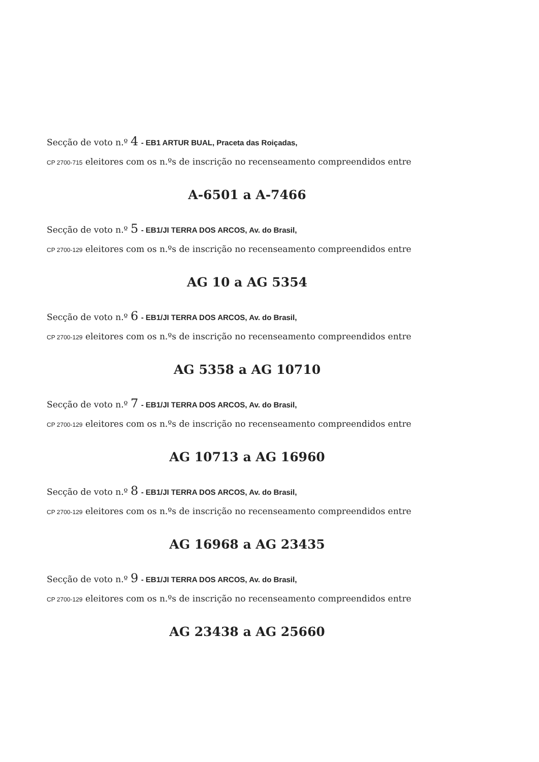Secção de voto n.º 4 - EB1 ARTUR BUAL, Praceta das Roiçadas,
CP 2700-715 eleitores com os n.ºs de inscrição no recenseamento compreendidos entre
A-6501 a A-7466
Secção de voto n.º 5 - EB1/JI TERRA DOS ARCOS, Av. do Brasil,
CP 2700-129 eleitores com os n.ºs de inscrição no recenseamento compreendidos entre
AG 10 a AG 5354
Secção de voto n.º 6 - EB1/JI TERRA DOS ARCOS, Av. do Brasil,
CP 2700-129 eleitores com os n.ºs de inscrição no recenseamento compreendidos entre
AG 5358 a AG 10710
Secção de voto n.º 7 - EB1/JI TERRA DOS ARCOS, Av. do Brasil,
CP 2700-129 eleitores com os n.ºs de inscrição no recenseamento compreendidos entre
AG 10713 a AG 16960
Secção de voto n.º 8 - EB1/JI TERRA DOS ARCOS, Av. do Brasil,
CP 2700-129 eleitores com os n.ºs de inscrição no recenseamento compreendidos entre
AG 16968 a AG 23435
Secção de voto n.º 9 - EB1/JI TERRA DOS ARCOS, Av. do Brasil,
CP 2700-129 eleitores com os n.ºs de inscrição no recenseamento compreendidos entre
AG 23438 a AG 25660